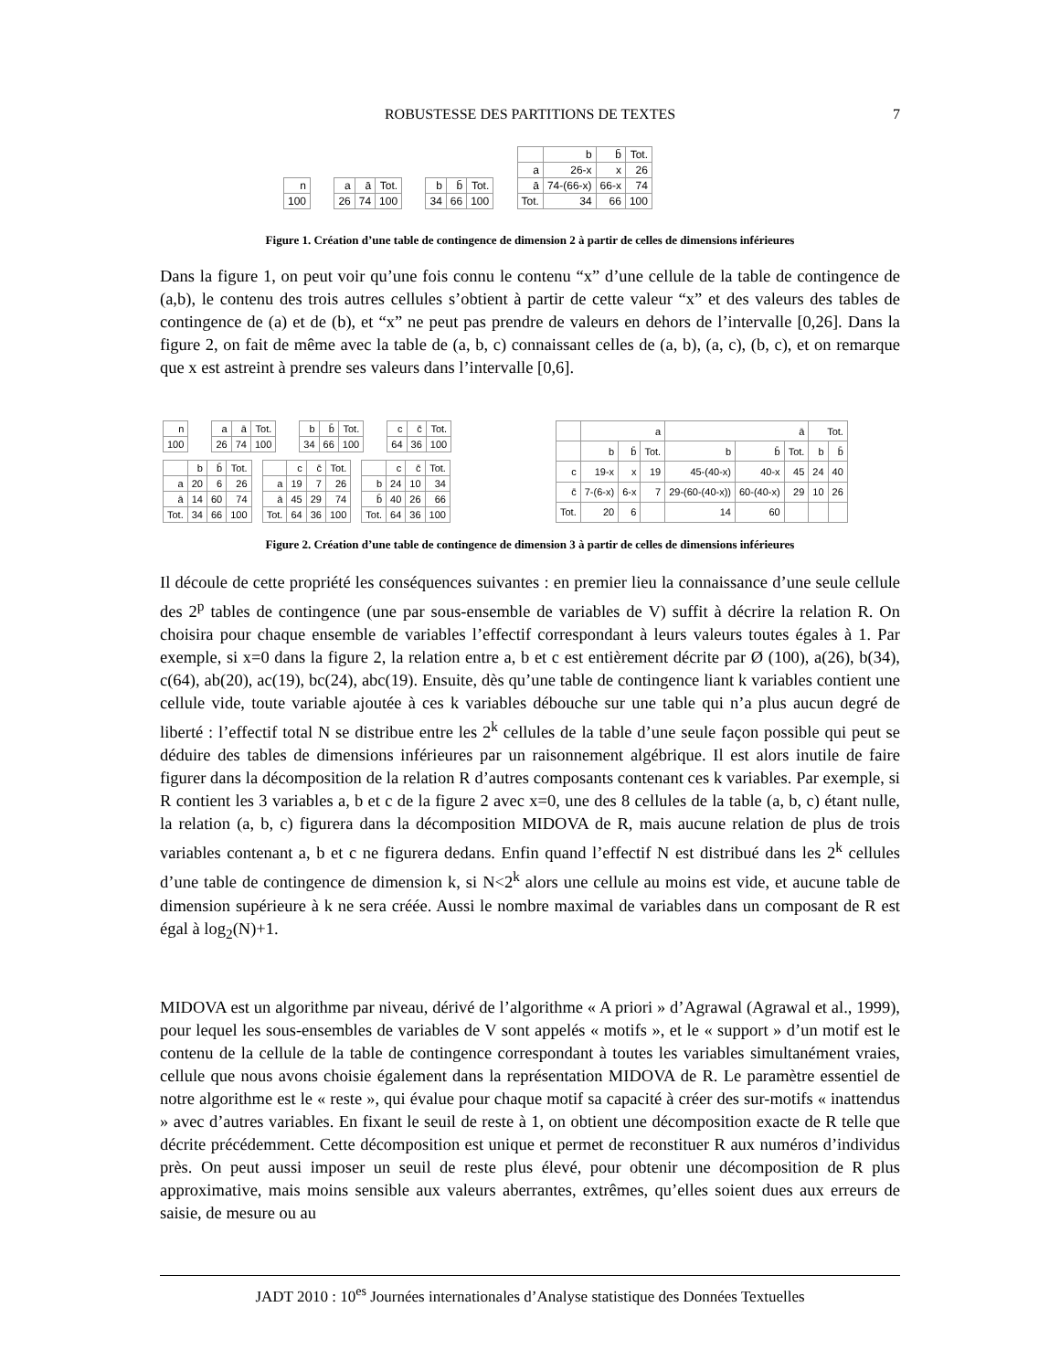ROBUSTESSE DES PARTITIONS DE TEXTES
7
| n |
| 100 |
| a | ā | Tot. |
| 26 | 74 | 100 |
| b | b̄ | Tot. |
| 34 | 66 | 100 |
| | b | b̄ | Tot. |
| a | 26-x | x | 26 |
| ā | 74-(66-x) | 66-x | 74 |
| Tot. | 34 | 66 | 100 |
Figure 1. Création d’une table de contingence de dimension 2 à partir de celles de dimensions inférieures
Dans la figure 1, on peut voir qu’une fois connu le contenu “x” d’une cellule de la table de contingence de (a,b), le contenu des trois autres cellules s’obtient à partir de cette valeur “x” et des valeurs des tables de contingence de (a) et de (b), et “x” ne peut pas prendre de valeurs en dehors de l’intervalle [0,26]. Dans la figure 2, on fait de même avec la table de (a, b, c) connaissant celles de (a, b), (a, c), (b, c), et on remarque que x est astreint à prendre ses valeurs dans l’intervalle [0,6].
| n |
| 100 |
| a | ā | Tot. |
| 26 | 74 | 100 |
| b | b̄ | Tot. |
| 34 | 66 | 100 |
| c | c̄ | Tot. |
| 64 | 36 | 100 |
| | b | b̄ | Tot. |
| a | 20 | 6 | 26 |
| ā | 14 | 60 | 74 |
| Tot. | 34 | 66 | 100 |
| | c | c̄ | Tot. |
| a | 19 | 7 | 26 |
| ā | 45 | 29 | 74 |
| Tot. | 64 | 36 | 100 |
| | c | c̄ | Tot. |
| b | 24 | 10 | 34 |
| b̄ | 40 | 26 | 66 |
| Tot. | 64 | 36 | 100 |
| | a | | | ā | | | Tot. | |
| | b | b̄ | Tot. | b | b̄ | Tot. | b | b̄ |
| c | 19-x | x | 19 | 45-(40-x) | 40-x | 45 | 24 | 40 |
| c̄ | 7-(6-x) | 6-x | 7 | 29-(60-(40-x)) | 60-(40-x) | 29 | 10 | 26 |
| Tot. | 20 | 6 | | 14 | 60 | | | |
Figure 2. Création d’une table de contingence de dimension 3 à partir de celles de dimensions inférieures
Il découle de cette propriété les conséquences suivantes : en premier lieu la connaissance d’une seule cellule des 2<sup>p</sup> tables de contingence (une par sous-ensemble de variables de V) suffit à décrire la relation R. On choisira pour chaque ensemble de variables l’effectif correspondant à leurs valeurs toutes égales à 1. Par exemple, si x=0 dans la figure 2, la relation entre a, b et c est entièrement décrite par Ø (100), a(26), b(34), c(64), ab(20), ac(19), bc(24), abc(19). Ensuite, dès qu’une table de contingence liant k variables contient une cellule vide, toute variable ajoutée à ces k variables débouche sur une table qui n’a plus aucun degré de liberté : l’effectif total N se distribue entre les 2<sup>k</sup> cellules de la table d’une seule façon possible qui peut se déduire des tables de dimensions inférieures par un raisonnement algébrique. Il est alors inutile de faire figurer dans la décomposition de la relation R d’autres composants contenant ces k variables. Par exemple, si R contient les 3 variables a, b et c de la figure 2 avec x=0, une des 8 cellules de la table (a, b, c) étant nulle, la relation (a, b, c) figurera dans la décomposition MIDOVA de R, mais aucune relation de plus de trois variables contenant a, b et c ne figurera dedans. Enfin quand l’effectif N est distribué dans les 2<sup>k</sup> cellules d’une table de contingence de dimension k, si N<2<sup>k</sup> alors une cellule au moins est vide, et aucune table de dimension supérieure à k ne sera créée. Aussi le nombre maximal de variables dans un composant de R est égal à log<sub>2</sub>(N)+1.
MIDOVA est un algorithme par niveau, dérivé de l’algorithme « A priori » d’Agrawal (Agrawal et al., 1999), pour lequel les sous-ensembles de variables de V sont appelés « motifs », et le « support » d’un motif est le contenu de la cellule de la table de contingence correspondant à toutes les variables simultanément vraies, cellule que nous avons choisie également dans la représentation MIDOVA de R. Le paramètre essentiel de notre algorithme est le « reste », qui évalue pour chaque motif sa capacité à créer des sur-motifs « inattendus » avec d’autres variables. En fixant le seuil de reste à 1, on obtient une décomposition exacte de R telle que décrite précédemment. Cette décomposition est unique et permet de reconstituer R aux numéros d’individus près. On peut aussi imposer un seuil de reste plus élevé, pour obtenir une décomposition de R plus approximative, mais moins sensible aux valeurs aberrantes, extrêmes, qu’elles soient dues aux erreurs de saisie, de mesure ou au
JADT 2010 : 10<sup>es</sup> Journées internationales d’Analyse statistique des Données Textuelles